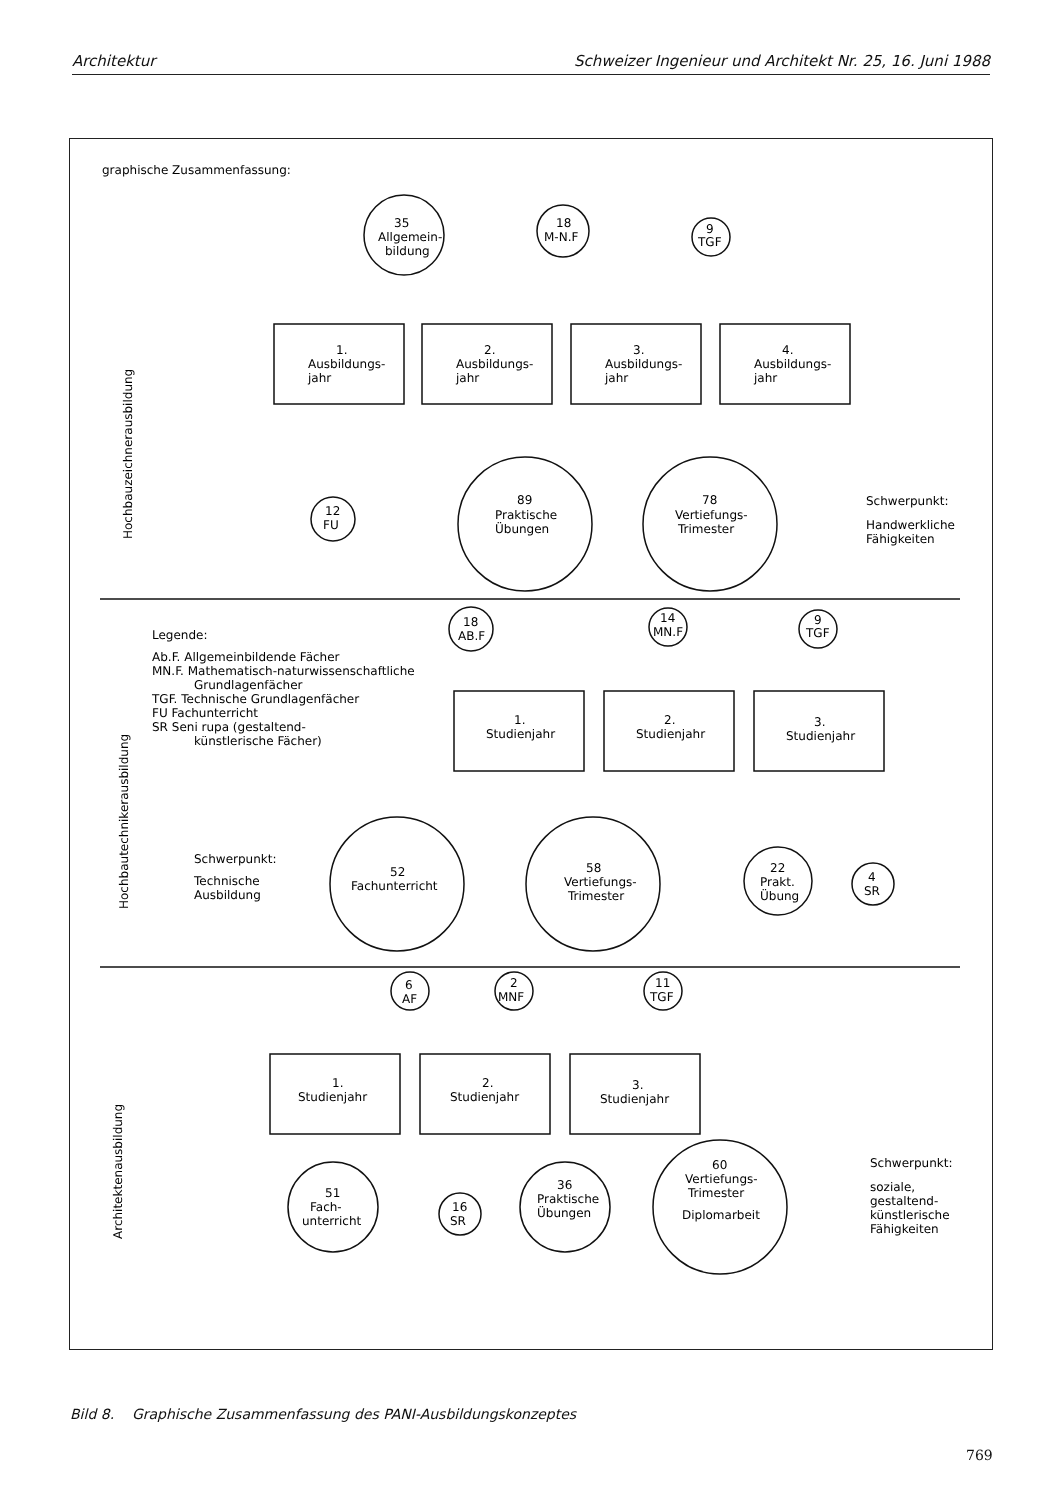Architektur Schweizer Ingenieur und Architekt Nr. 25, 16. Juni 1988
graphische Zusammenfassung:
35
Allgemein-
bildung
18
M-N.F
9
TGF
1.
Ausbildungs-
jahr
2.
Ausbildungs-
jahr
3.
Ausbildungs-
jahr
4.
Ausbildungs-
jahr
12
FU
89
Praktische
Übungen
78
Vertiefungs-
Trimester
Schwerpunkt:
Handwerkliche
Fähigkeiten
Legende:
Ab.F. Allgemeinbildende Fächer
MN.F. Mathematisch-naturwissenschaftliche
Grundlagenfächer
TGF. Technische Grundlagenfächer
FU Fachunterricht
SR Seni rupa (gestaltend-
künstlerische Fächer)
18
AB.F
14
MN.F
9
TGF
1.
Studienjahr
2.
Studienjahr
3.
Studienjahr
Schwerpunkt:
Technische
Ausbildung
52
Fachunterricht
58
Vertiefungs-
Trimester
22
Prakt.
Übung
4
SR
6
AF
2
MNF
11
TGF
1.
Studienjahr
2.
Studienjahr
3.
Studienjahr
51
Fach-
unterricht
16
SR
36
Praktische
Übungen
60
Vertiefungs-
Trimester
Diplomarbeit
Schwerpunkt:
soziale,
gestaltend-
künstlerische
Fähigkeiten
Hochbauzeichnerausbildung
Hochbautechnikerausbildung
Architektenausbildung
Bild 8. Graphische Zusammenfassung des PANI-Ausbildungskonzeptes
769